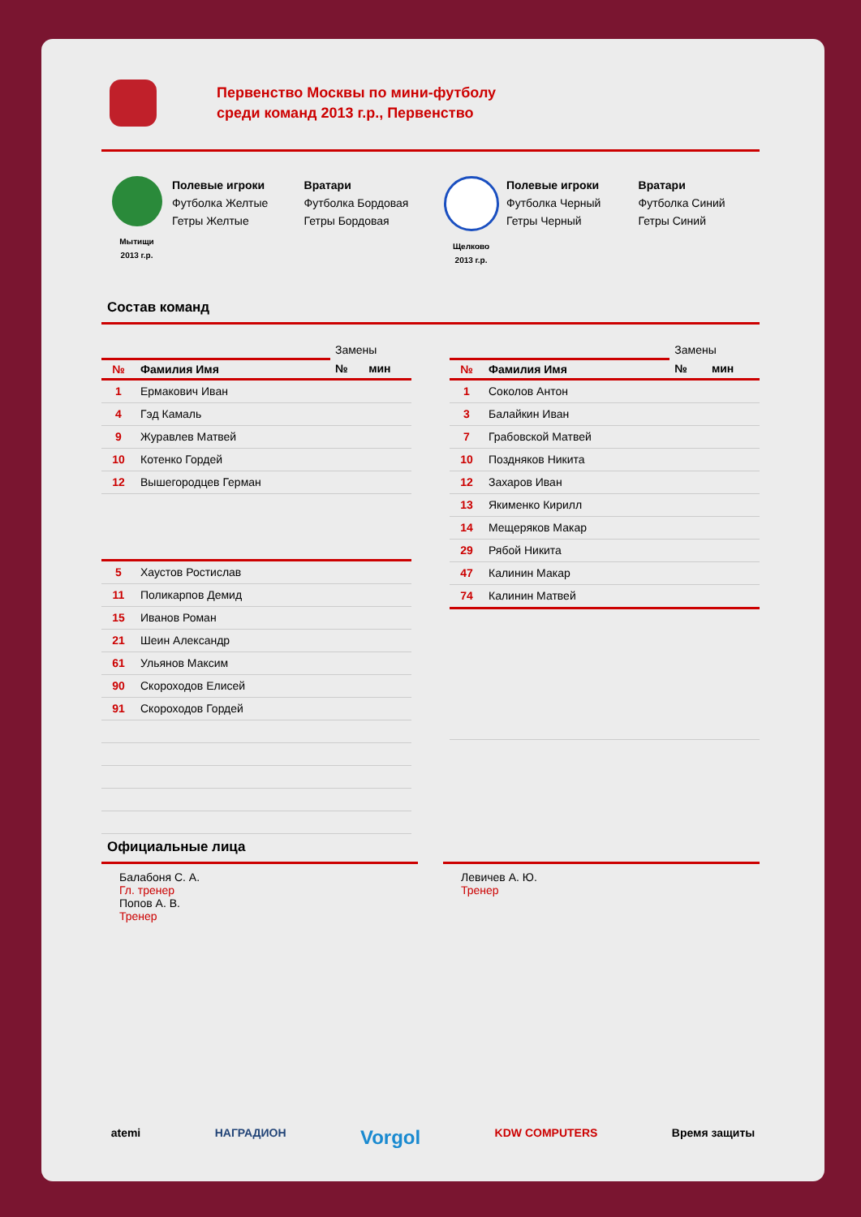Первенство Москвы по мини-футболу
среди команд 2013 г.р., Первенство
Мытищи
2013 г.р.
Полевые игроки
Футболка Желтые
Гетры Желтые
Вратари
Футболка Бордовая
Гетры Бордовая
Щелково
2013 г.р.
Полевые игроки
Футболка Черный
Гетры Черный
Вратари
Футболка Синий
Гетры Синий
Состав команд
| | | Замены | |
| --- | --- | --- | --- |
| № | Фамилия Имя | № | мин |
| 1 | Ермакович Иван | | |
| 4 | Гэд Камаль | | |
| 9 | Журавлев Матвей | | |
| 10 | Котенко Гордей | | |
| 12 | Вышегородцев Герман | | |
| 5 | Хаустов Ростислав | | |
| 11 | Поликарпов Демид | | |
| 15 | Иванов Роман | | |
| 21 | Шеин Александр | | |
| 61 | Ульянов Максим | | |
| 90 | Скороходов Елисей | | |
| 91 | Скороходов Гордей | | |
| | | Замены | |
| --- | --- | --- | --- |
| № | Фамилия Имя | № | мин |
| 1 | Соколов Антон | | |
| 3 | Балайкин Иван | | |
| 7 | Грабовской Матвей | | |
| 10 | Поздняков Никита | | |
| 12 | Захаров Иван | | |
| 13 | Якименко Кирилл | | |
| 14 | Мещеряков Макар | | |
| 29 | Рябой Никита | | |
| 47 | Калинин Макар | | |
| 74 | Калинин Матвей | | |
Официальные лица
Балабоня С. А.
Гл. тренер
Попов А. В.
Тренер
Левичев А. Ю.
Тренер
atemi НАГРАДИОН Vorgol KDW COMPUTERS Время защиты